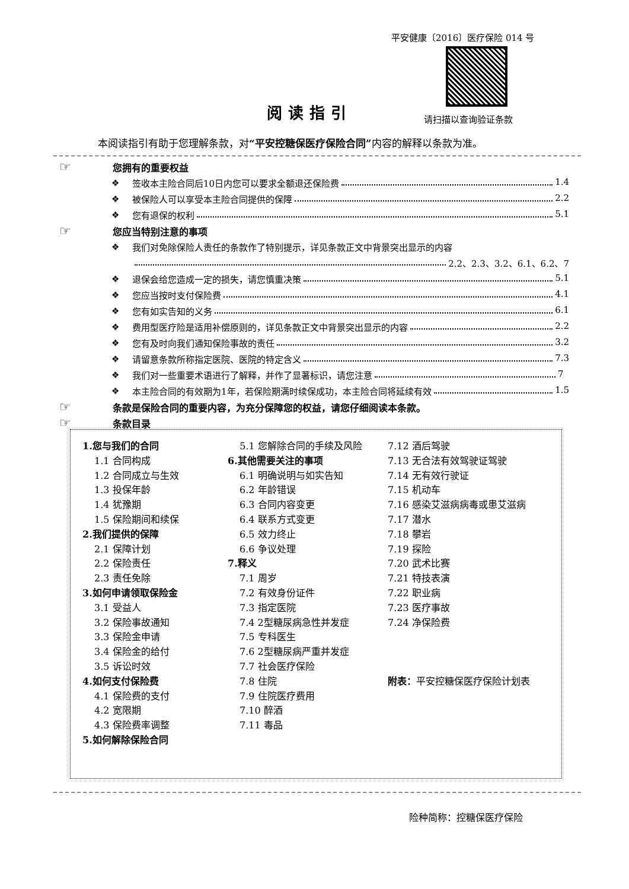平安健康〔2016〕医疗保险 014 号
阅读指引 请扫描以查询验证条款
本阅读指引有助于您理解条款，对“平安控糖保医疗保险合同”内容的解释以条款为准。
☞ 您拥有的重要权益
❖ 签收本主险合同后10日内您可以要求全额退还保险费 1.4
❖ 被保险人可以享受本主险合同提供的保障 2.2
❖ 您有退保的权利 5.1
☞ 您应当特别注意的事项
❖ 我们对免除保险人责任的条款作了特别提示，详见条款正文中背景突出显示的内容
2.2、2.3、3.2、6.1、6.2、7
❖ 退保会给您造成一定的损失，请您慎重决策 5.1
❖ 您应当按时支付保险费 4.1
❖ 您有如实告知的义务 6.1
❖ 费用型医疗险是适用补偿原则的，详见条款正文中背景突出显示的内容 2.2
❖ 您有及时向我们通知保险事故的责任 3.2
❖ 请留意条款所称指定医院、医院的特定含义 7.3
❖ 我们对一些重要术语进行了解释，并作了显著标识，请您注意 7
❖ 本主险合同的有效期为1年，若保险期满时续保成功，本主险合同将延续有效 1.5
☞ 条款是保险合同的重要内容，为充分保障您的权益，请您仔细阅读本条款。
☞ 条款目录
1.您与我们的合同
1.1 合同构成
1.2 合同成立与生效
1.3 投保年龄
1.4 犹豫期
1.5 保险期间和续保
2.我们提供的保障
2.1 保障计划
2.2 保险责任
2.3 责任免除
3.如何申请领取保险金
3.1 受益人
3.2 保险事故通知
3.3 保险金申请
3.4 保险金的给付
3.5 诉讼时效
4.如何支付保险费
4.1 保险费的支付
4.2 宽限期
4.3 保险费率调整
5.如何解除保险合同
5.1 您解除合同的手续及风险
6.其他需要关注的事项
6.1 明确说明与如实告知
6.2 年龄错误
6.3 合同内容变更
6.4 联系方式变更
6.5 效力终止
6.6 争议处理
7.释义
7.1 周岁
7.2 有效身份证件
7.3 指定医院
7.4 2型糖尿病急性并发症
7.5 专科医生
7.6 2型糖尿病严重并发症
7.7 社会医疗保险
7.8 住院
7.9 住院医疗费用
7.10 醉酒
7.11 毒品
7.12 酒后驾驶
7.13 无合法有效驾驶证驾驶
7.14 无有效行驶证
7.15 机动车
7.16 感染艾滋病病毒或患艾滋病
7.17 潜水
7.18 攀岩
7.19 探险
7.20 武术比赛
7.21 特技表演
7.22 职业病
7.23 医疗事故
7.24 净保险费
附表：平安控糖保医疗保险计划表
险种简称：控糖保医疗保险